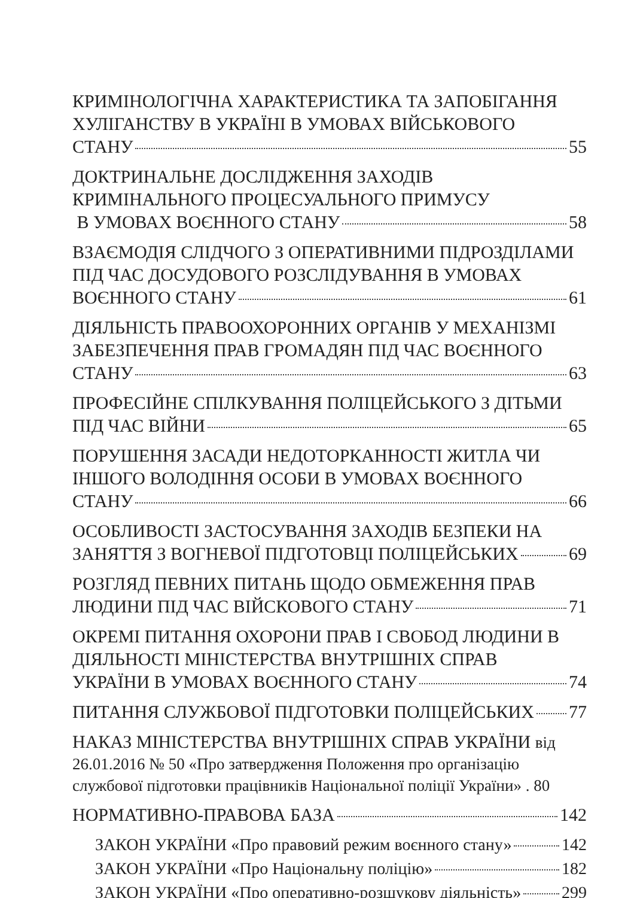КРИМІНОЛОГІЧНА ХАРАКТЕРИСТИКА ТА ЗАПОБІГАННЯ
ХУЛІГАНСТВУ В УКРАЇНІ В УМОВАХ ВІЙСЬКОВОГО
СТАНУ 55
ДОКТРИНАЛЬНЕ ДОСЛІДЖЕННЯ ЗАХОДІВ
КРИМІНАЛЬНОГО ПРОЦЕСУАЛЬНОГО ПРИМУСУ
В УМОВАХ ВОЄННОГО СТАНУ 58
ВЗАЄМОДІЯ СЛІДЧОГО З ОПЕРАТИВНИМИ ПІДРОЗДІЛАМИ
ПІД ЧАС ДОСУДОВОГО РОЗСЛІДУВАННЯ В УМОВАХ
ВОЄННОГО СТАНУ 61
ДІЯЛЬНІСТЬ ПРАВООХОРОННИХ ОРГАНІВ У МЕХАНІЗМІ
ЗАБЕЗПЕЧЕННЯ ПРАВ ГРОМАДЯН ПІД ЧАС ВОЄННОГО
СТАНУ 63
ПРОФЕСІЙНЕ СПІЛКУВАННЯ ПОЛІЦЕЙСЬКОГО З ДІТЬМИ
ПІД ЧАС ВІЙНИ 65
ПОРУШЕННЯ ЗАСАДИ НЕДОТОРКАННОСТІ ЖИТЛА ЧИ
ІНШОГО ВОЛОДІННЯ ОСОБИ В УМОВАХ ВОЄННОГО
СТАНУ 66
ОСОБЛИВОСТІ ЗАСТОСУВАННЯ ЗАХОДІВ БЕЗПЕКИ НА
ЗАНЯТТЯ З ВОГНЕВОЇ ПІДГОТОВЦІ ПОЛІЦЕЙСЬКИХ 69
РОЗГЛЯД ПЕВНИХ ПИТАНЬ ЩОДО ОБМЕЖЕННЯ ПРАВ
ЛЮДИНИ ПІД ЧАС ВІЙСКОВОГО СТАНУ 71
ОКРЕМІ ПИТАННЯ ОХОРОНИ ПРАВ І СВОБОД ЛЮДИНИ В
ДІЯЛЬНОСТІ МІНІСТЕРСТВА ВНУТРІШНІХ СПРАВ
УКРАЇНИ В УМОВАХ ВОЄННОГО СТАНУ 74
ПИТАННЯ СЛУЖБОВОЇ ПІДГОТОВКИ ПОЛІЦЕЙСЬКИХ 77
НАКАЗ МІНІСТЕРСТВА ВНУТРІШНІХ СПРАВ УКРАЇНИ від
26.01.2016 № 50 «Про затвердження Положення про організацію
службової підготовки працівників Національної поліції України» . 80
НОРМАТИВНО-ПРАВОВА БАЗА 142
ЗАКОН УКРАЇНИ «Про правовий режим воєнного стану» 142
ЗАКОН УКРАЇНИ «Про Національну поліцію» 182
ЗАКОН УКРАЇНИ «Про оперативно-розшукову діяльність» 299